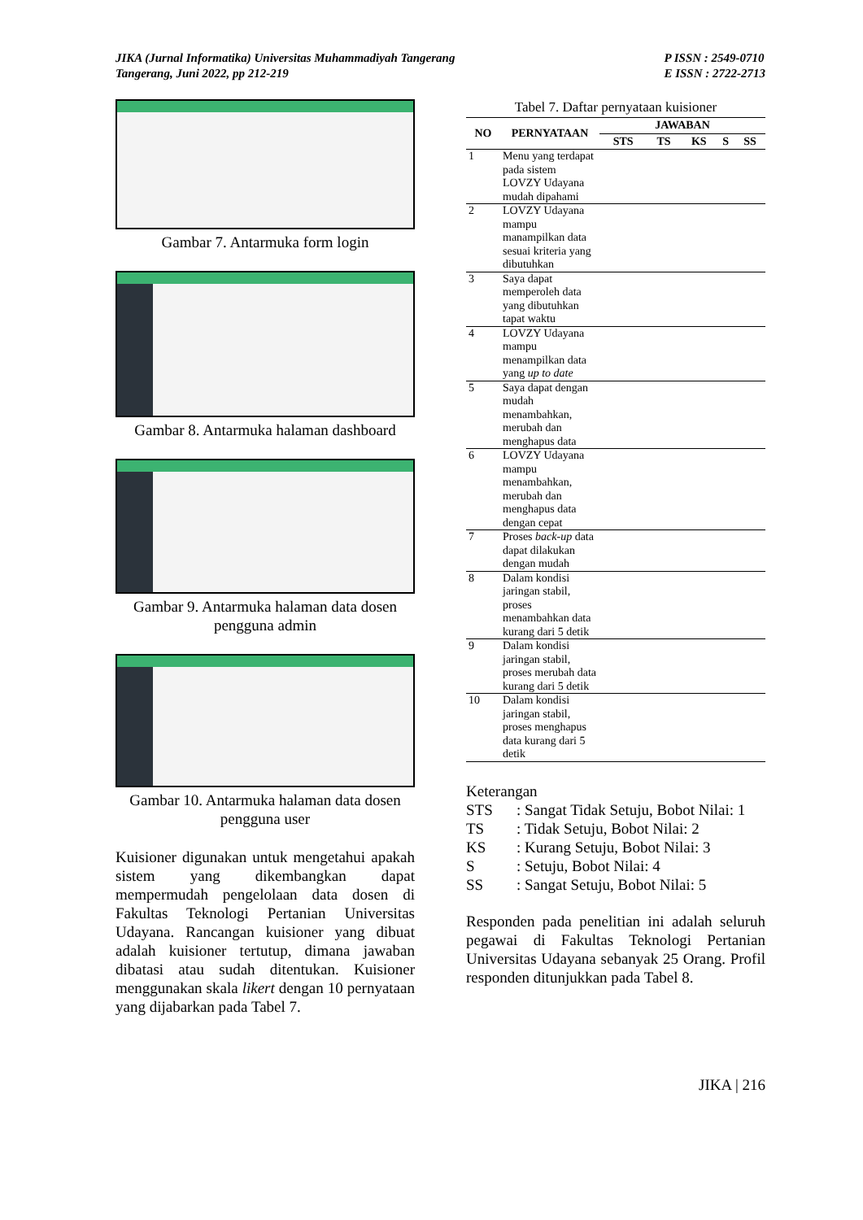JIKA (Jurnal Informatika) Universitas Muhammadiyah Tangerang
Tangerang, Juni 2022, pp 212-219
P ISSN : 2549-0710
E ISSN : 2722-2713
Gambar 7. Antarmuka form login
Gambar 8. Antarmuka halaman dashboard
Gambar 9. Antarmuka halaman data dosen pengguna admin
Gambar 10. Antarmuka halaman data dosen pengguna user
Kuisioner digunakan untuk mengetahui apakah sistem yang dikembangkan dapat mempermudah pengelolaan data dosen di Fakultas Teknologi Pertanian Universitas Udayana. Rancangan kuisioner yang dibuat adalah kuisioner tertutup, dimana jawaban dibatasi atau sudah ditentukan. Kuisioner menggunakan skala likert dengan 10 pernyataan yang dijabarkan pada Tabel 7.
Tabel 7. Daftar pernyataan kuisioner
| NO | PERNYATAAN | JAWABAN | | | | |
| --- | --- | --- | --- | --- | --- | --- |
| | | STS | TS | KS | S | SS |
| 1 | Menu yang terdapat pada sistem LOVZY Udayana mudah dipahami | | | | | |
| 2 | LOVZY Udayana mampu manampilkan data sesuai kriteria yang dibutuhkan | | | | | |
| 3 | Saya dapat memperoleh data yang dibutuhkan tapat waktu | | | | | |
| 4 | LOVZY Udayana mampu menampilkan data yang up to date | | | | | |
| 5 | Saya dapat dengan mudah menambahkan, merubah dan menghapus data | | | | | |
| 6 | LOVZY Udayana mampu menambahkan, merubah dan menghapus data dengan cepat | | | | | |
| 7 | Proses back-up data dapat dilakukan dengan mudah | | | | | |
| 8 | Dalam kondisi jaringan stabil, proses menambahkan data kurang dari 5 detik | | | | | |
| 9 | Dalam kondisi jaringan stabil, proses merubah data kurang dari 5 detik | | | | | |
| 10 | Dalam kondisi jaringan stabil, proses menghapus data kurang dari 5 detik | | | | | |
Keterangan
STS: Sangat Tidak Setuju, Bobot Nilai: 1
TS: Tidak Setuju, Bobot Nilai: 2
KS: Kurang Setuju, Bobot Nilai: 3
S: Setuju, Bobot Nilai: 4
SS: Sangat Setuju, Bobot Nilai: 5
Responden pada penelitian ini adalah seluruh pegawai di Fakultas Teknologi Pertanian Universitas Udayana sebanyak 25 Orang. Profil responden ditunjukkan pada Tabel 8.
JIKA | 216